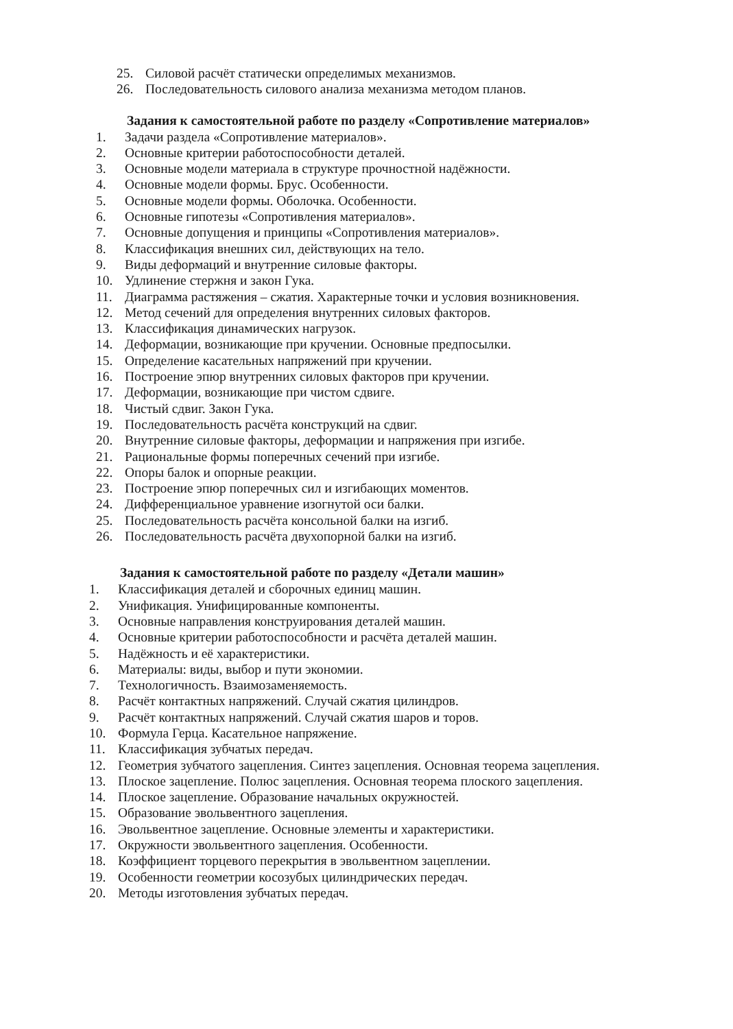25. Силовой расчёт статически определимых механизмов.
26. Последовательность силового анализа механизма методом планов.
Задания к самостоятельной работе по разделу «Сопротивление материалов»
1. Задачи раздела «Сопротивление материалов».
2. Основные критерии работоспособности деталей.
3. Основные модели материала в структуре прочностной надёжности.
4. Основные модели формы. Брус. Особенности.
5. Основные модели формы. Оболочка. Особенности.
6. Основные гипотезы «Сопротивления материалов».
7. Основные допущения и принципы «Сопротивления материалов».
8. Классификация внешних сил, действующих на тело.
9. Виды деформаций и внутренние силовые факторы.
10. Удлинение стержня и закон Гука.
11. Диаграмма растяжения – сжатия. Характерные точки и условия возникновения.
12. Метод сечений для определения внутренних силовых факторов.
13. Классификация динамических нагрузок.
14. Деформации, возникающие при кручении. Основные предпосылки.
15. Определение касательных напряжений при кручении.
16. Построение эпюр внутренних силовых факторов при кручении.
17. Деформации, возникающие при чистом сдвиге.
18. Чистый сдвиг. Закон Гука.
19. Последовательность расчёта конструкций на сдвиг.
20. Внутренние силовые факторы, деформации и напряжения при изгибе.
21. Рациональные формы поперечных сечений при изгибе.
22. Опоры балок и опорные реакции.
23. Построение эпюр поперечных сил и изгибающих моментов.
24. Дифференциальное уравнение изогнутой оси балки.
25. Последовательность расчёта консольной балки на изгиб.
26. Последовательность расчёта двухопорной балки на изгиб.
Задания к самостоятельной работе по разделу «Детали машин»
1. Классификация деталей и сборочных единиц машин.
2. Унификация. Унифицированные компоненты.
3. Основные направления конструирования деталей машин.
4. Основные критерии работоспособности и расчёта деталей машин.
5. Надёжность и её характеристики.
6. Материалы: виды, выбор и пути экономии.
7. Технологичность. Взаимозаменяемость.
8. Расчёт контактных напряжений. Случай сжатия цилиндров.
9. Расчёт контактных напряжений. Случай сжатия шаров и торов.
10. Формула Герца. Касательное напряжение.
11. Классификация зубчатых передач.
12. Геометрия зубчатого зацепления. Синтез зацепления. Основная теорема зацепления.
13. Плоское зацепление. Полюс зацепления. Основная теорема плоского зацепления.
14. Плоское зацепление. Образование начальных окружностей.
15. Образование эвольвентного зацепления.
16. Эвольвентное зацепление. Основные элементы и характеристики.
17. Окружности эвольвентного зацепления. Особенности.
18. Коэффициент торцевого перекрытия в эвольвентном зацеплении.
19. Особенности геометрии косозубых цилиндрических передач.
20. Методы изготовления зубчатых передач.